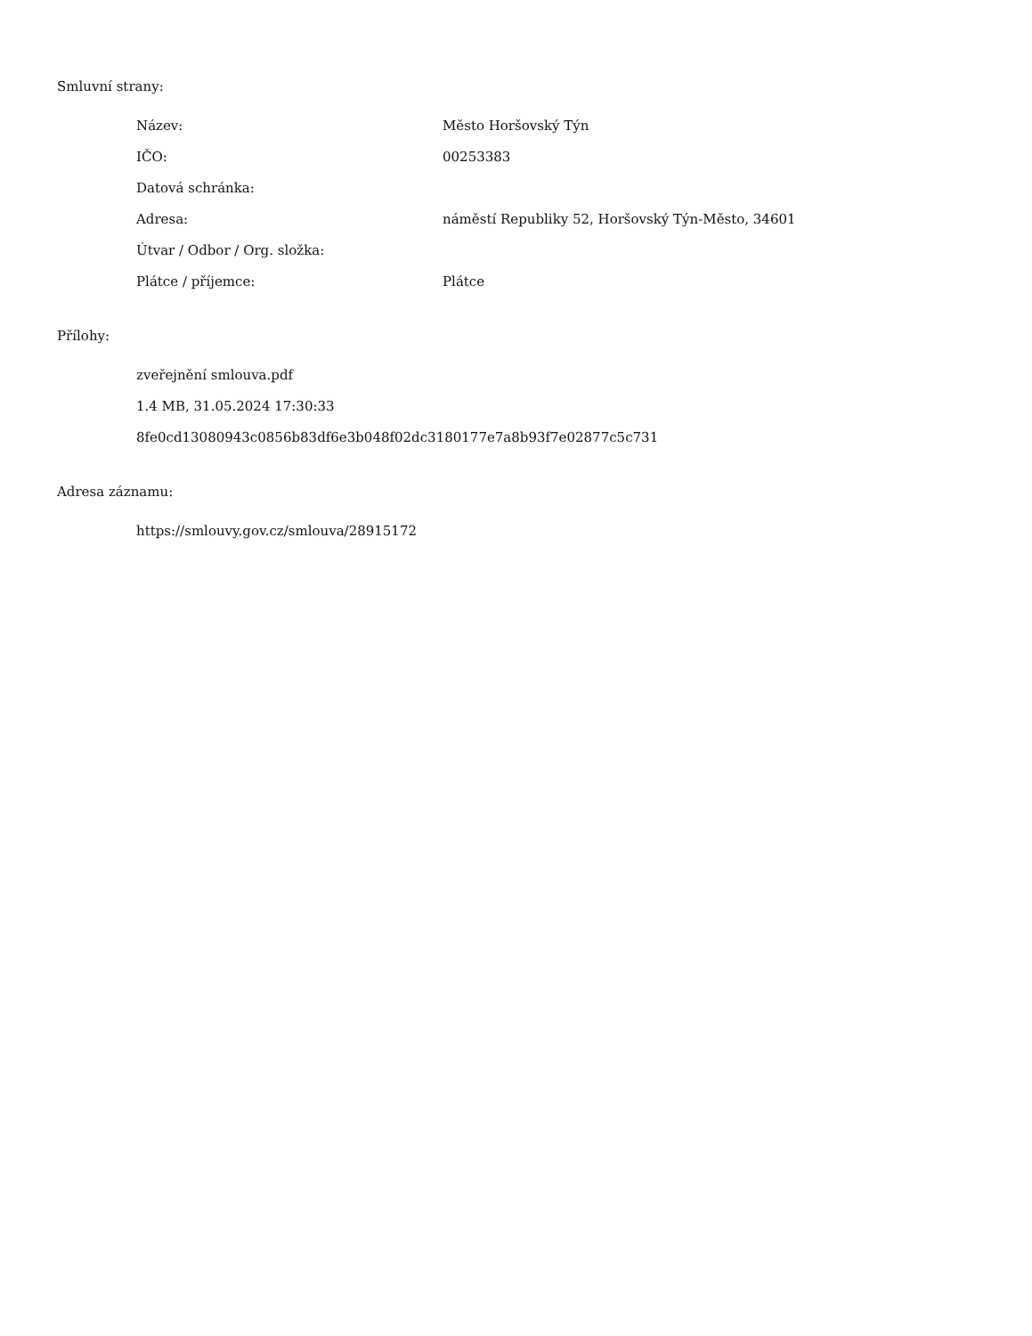Smluvní strany:
| Název: | Město Horšovský Týn |
| IČO: | 00253383 |
| Datová schránka: | |
| Adresa: | náměstí Republiky 52, Horšovský Týn-Město, 34601 |
| Útvar / Odbor / Org. složka: | |
| Plátce / příjemce: | Plátce |
Přílohy:
zveřejnění smlouva.pdf
1.4 MB, 31.05.2024 17:30:33
8fe0cd13080943c0856b83df6e3b048f02dc3180177e7a8b93f7e02877c5c731
Adresa záznamu:
https://smlouvy.gov.cz/smlouva/28915172